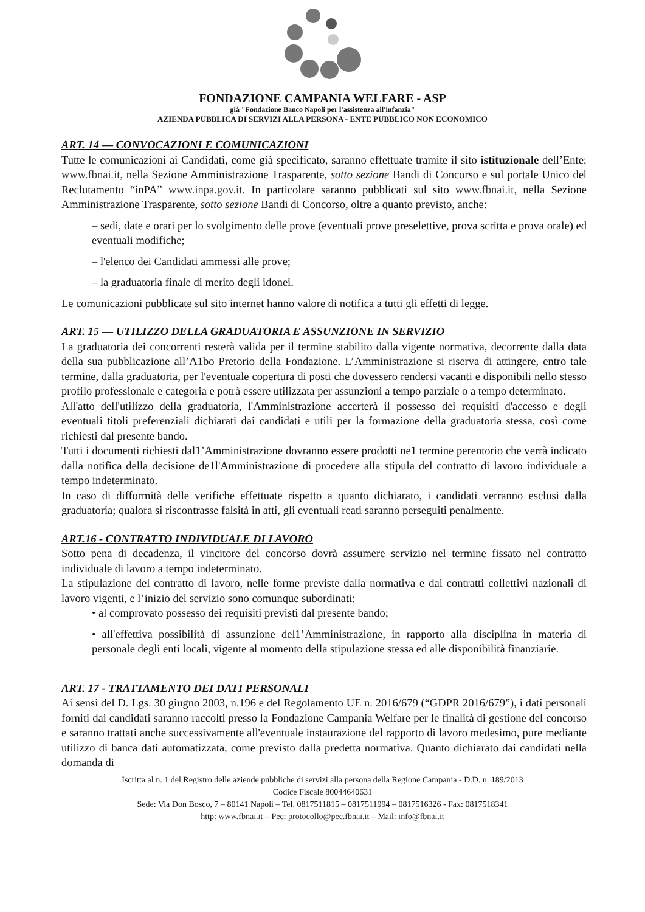FONDAZIONE CAMPANIA WELFARE - ASP
già "Fondazione Banco Napoli per l'assistenza all'infanzia"
AZIENDA PUBBLICA DI SERVIZI ALLA PERSONA - ENTE PUBBLICO NON ECONOMICO
ART. 14 — CONVOCAZIONI E COMUNICAZIONI
Tutte le comunicazioni ai Candidati, come già specificato, saranno effettuate tramite il sito istituzionale dell’Ente: www.fbnai.it, nella Sezione Amministrazione Trasparente, sotto sezione Bandi di Concorso e sul portale Unico del Reclutamento “inPA” www.inpa.gov.it. In particolare saranno pubblicati sul sito www.fbnai.it, nella Sezione Amministrazione Trasparente, sotto sezione Bandi di Concorso, oltre a quanto previsto, anche:
– sedi, date e orari per lo svolgimento delle prove (eventuali prove preselettive, prova scritta e prova orale) ed eventuali modifiche;
– l'elenco dei Candidati ammessi alle prove;
– la graduatoria finale di merito degli idonei.
Le comunicazioni pubblicate sul sito internet hanno valore di notifica a tutti gli effetti di legge.
ART. 15 — UTILIZZO DELLA GRADUATORIA E ASSUNZIONE IN SERVIZIO
La graduatoria dei concorrenti resterà valida per il termine stabilito dalla vigente normativa, decorrente dalla data della sua pubblicazione all’A1bo Pretorio della Fondazione. L’Amministrazione si riserva di attingere, entro tale termine, dalla graduatoria, per l'eventuale copertura di posti che dovessero rendersi vacanti e disponibili nello stesso profilo professionale e categoria e potrà essere utilizzata per assunzioni a tempo parziale o a tempo determinato.
All'atto dell'utilizzo della graduatoria, l'Amministrazione accerterà il possesso dei requisiti d'accesso e degli eventuali titoli preferenziali dichiarati dai candidati e utili per la formazione della graduatoria stessa, così come richiesti dal presente bando.
Tutti i documenti richiesti dal1’Amministrazione dovranno essere prodotti ne1 termine perentorio che verrà indicato dalla notifica della decisione de1l'Amministrazione di procedere alla stipula del contratto di lavoro individuale a tempo indeterminato.
In caso di difformità delle verifiche effettuate rispetto a quanto dichiarato, i candidati verranno esclusi dalla graduatoria; qualora si riscontrasse falsità in atti, gli eventuali reati saranno perseguiti penalmente.
ART.16 - CONTRATTO INDIVIDUALE DI LAVORO
Sotto pena di decadenza, il vincitore del concorso dovrà assumere servizio nel termine fissato nel contratto individuale di lavoro a tempo indeterminato.
La stipulazione del contratto di lavoro, nelle forme previste dalla normativa e dai contratti collettivi nazionali di lavoro vigenti, e l’inizio del servizio sono comunque subordinati:
• al comprovato possesso dei requisiti previsti dal presente bando;
• all'effettiva possibilità di assunzione del1’Amministrazione, in rapporto alla disciplina in materia di personale degli enti locali, vigente al momento della stipulazione stessa ed alle disponibilità finanziarie.
ART. 17 - TRATTAMENTO DEI DATI PERSONALI
Ai sensi del D. Lgs. 30 giugno 2003, n.196 e del Regolamento UE n. 2016/679 (“GDPR 2016/679”), i dati personali forniti dai candidati saranno raccolti presso la Fondazione Campania Welfare per le finalità di gestione del concorso e saranno trattati anche successivamente all'eventuale instaurazione del rapporto di lavoro medesimo, pure mediante utilizzo di banca dati automatizzata, come previsto dalla predetta normativa. Quanto dichiarato dai candidati nella domanda di
Iscritta al n. 1 del Registro delle aziende pubbliche di servizi alla persona della Regione Campania - D.D. n. 189/2013
Codice Fiscale 80044640631
Sede: Via Don Bosco, 7 – 80141 Napoli – Tel. 0817511815 – 0817511994 – 0817516326 - Fax: 0817518341
http: www.fbnai.it – Pec: protocollo@pec.fbnai.it – Mail: info@fbnai.it